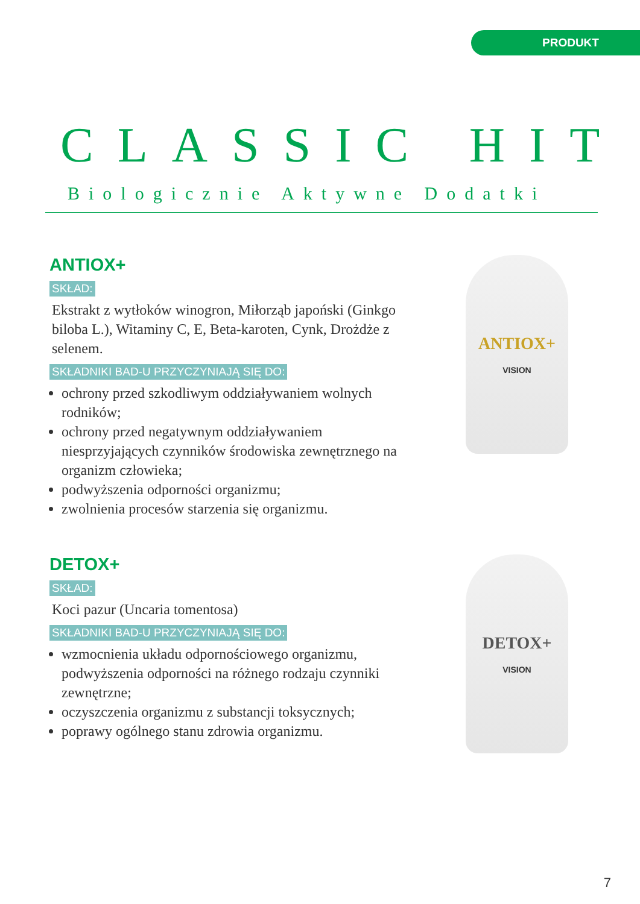PRODUKT
CLASSIC HIT
Biologicznie Aktywne Dodatki
ANTIOX+
SKŁAD:
Ekstrakt z wytłoków winogron, Miłorząb japoński (Ginkgo biloba L.), Witaminy C, E, Beta-karoten, Cynk, Drożdże z selenem.
SKŁADNIKI BAD-U PRZYCZYNIAJĄ SIĘ DO:
ochrony przed szkodliwym oddziaływaniem wolnych rodników;
ochrony przed negatywnym oddziaływaniem niesprzyjających czynników środowiska zewnętrznego na organizm człowieka;
podwyższenia odporności organizmu;
zwolnienia procesów starzenia się organizmu.
ANTIOX+
VISION
DETOX+
SKŁAD:
Koci pazur (Uncaria tomentosa)
SKŁADNIKI BAD-U PRZYCZYNIAJĄ SIĘ DO:
wzmocnienia układu odpornościowego organizmu, podwyższenia odporności na różnego rodzaju czynniki zewnętrzne;
oczyszczenia organizmu z substancji toksycznych;
poprawy ogólnego stanu zdrowia organizmu.
DETOX+
VISION
7